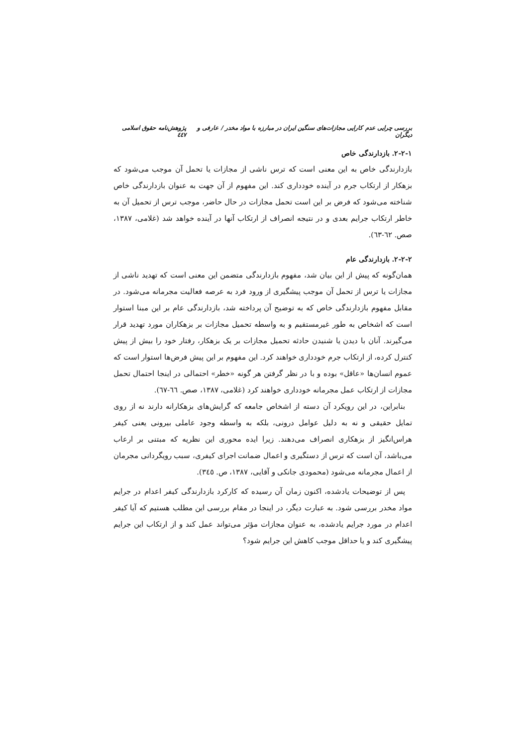بررسی چرایی عدم کارایی مجازات‌های سنگین ایران در مبارزه با مواد مخدر / عارفی و دیگران پژوهش‌نامه حقوق اسلامی ٤٤٧
۲-۲-۱. بازدارندگی خاص
بازدارندگی خاص به این معنی است که ترس ناشی از مجازات یا تحمل آن موجب می‌شود که بزهکار از ارتکاب جرم در آینده خودداری کند. این مفهوم از آن جهت به عنوان بازدارندگی خاص شناخته می‌شود که فرض بر این است تحمل مجازات در حال حاضر، موجب ترس از تحمیل آن به خاطر ارتکاب جرایم بعدی و در نتیجه انصراف از ارتکاب آنها در آینده خواهد شد (غلامی، ۱۳۸۷، صص. ٦۲-٦۳).
۲-۲-۲. بازدارندگی عام
همان‌گونه که پیش از این بیان شد، مفهوم بازدارندگی متضمن این معنی است که تهدید ناشی از مجازات یا ترس از تحمل آن موجب پیشگیری از ورود فرد به عرصه فعالیت مجرمانه می‌شود. در مقابل مفهوم بازدارندگی خاص که به توضیح آن پرداخته شد، بازدارندگی عام بر این مبنا استوار است که اشخاص به طور غیرمستقیم و به واسطه تحمیل مجازات بر بزهکاران مورد تهدید قرار می‌گیرند. آنان با دیدن یا شنیدن حادثه تحمیل مجازات بر یک بزهکار، رفتار خود را بیش از پیش کنترل کرده، از ارتکاب جرم خودداری خواهند کرد. این مفهوم بر این پیش فرض‌ها استوار است که عموم انسان‌ها «عاقل» بوده و با در نظر گرفتن هر گونه «خطر» احتمالی در اینجا احتمال تحمل مجازات از ارتکاب عمل مجرمانه خودداری خواهند کرد (غلامی، ۱۳۸۷، صص. ٦٦-٦۷).
بنابراین، در این رویکرد آن دسته از اشخاص جامعه که گرایش‌های بزهکارانه دارند نه از روی تمایل حقیقی و نه به دلیل عوامل درونی، بلکه به واسطه وجود عاملی بیرونی یعنی کیفر هراس‌انگیز از بزهکاری انصراف می‌دهند. زیرا ایده محوری این نظریه که مبتنی بر ارعاب می‌باشد، آن است که ترس از دستگیری و اعمال ضمانت اجرای کیفری، سبب رویگردانی مجرمان از اعمال مجرمانه می‌شود (محمودی جانکی و آقایی، ۱۳۸۷، ص. ۳٤٥).
پس از توضیحات یادشده، اکنون زمان آن رسیده که کارکرد بازدارندگی کیفر اعدام در جرایم مواد مخدر بررسی شود. به عبارت دیگر، در اینجا در مقام بررسی این مطلب هستیم که آیا کیفر اعدام در مورد جرایم یادشده، به عنوان مجازات مؤثر می‌تواند عمل کند و از ارتکاب این جرایم پیشگیری کند و یا حداقل موجب کاهش این جرایم شود؟